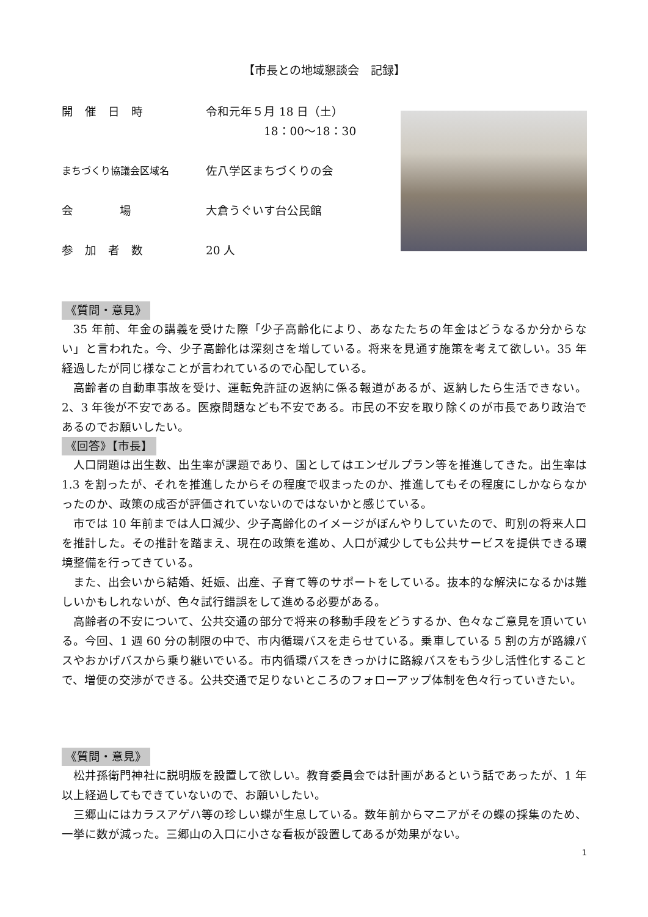【市長との地域懇談会　記録】
開　催　日　時 令和元年５月 18 日（土）
　　　　　18：00～18：30
まちづくり協議会区域名
佐八学区まちづくりの会
会　　　　場 大倉うぐいす台公民館
参　加　者　数 20 人
《質問・意見》
35 年前、年金の講義を受けた際「少子高齢化により、あなたたちの年金はどうなるか分からない」と言われた。今、少子高齢化は深刻さを増している。将来を見通す施策を考えて欲しい。35 年経過したが同じ様なことが言われているので心配している。
高齢者の自動車事故を受け、運転免許証の返納に係る報道があるが、返納したら生活できない。2、3 年後が不安である。医療問題なども不安である。市民の不安を取り除くのが市長であり政治であるのでお願いしたい。
《回答》【市長】
人口問題は出生数、出生率が課題であり、国としてはエンゼルプラン等を推進してきた。出生率は 1.3 を割ったが、それを推進したからその程度で収まったのか、推進してもその程度にしかならなかったのか、政策の成否が評価されていないのではないかと感じている。
市では 10 年前までは人口減少、少子高齢化のイメージがぼんやりしていたので、町別の将来人口を推計した。その推計を踏まえ、現在の政策を進め、人口が減少しても公共サービスを提供できる環境整備を行ってきている。
また、出会いから結婚、妊娠、出産、子育て等のサポートをしている。抜本的な解決になるかは難しいかもしれないが、色々試行錯誤をして進める必要がある。
高齢者の不安について、公共交通の部分で将来の移動手段をどうするか、色々なご意見を頂いている。今回、1 週 60 分の制限の中で、市内循環バスを走らせている。乗車している 5 割の方が路線バスやおかげバスから乗り継いでいる。市内循環バスをきっかけに路線バスをもう少し活性化することで、増便の交渉ができる。公共交通で足りないところのフォローアップ体制を色々行っていきたい。
《質問・意見》
松井孫衛門神社に説明版を設置して欲しい。教育委員会では計画があるという話であったが、1 年以上経過してもできていないので、お願いしたい。
三郷山にはカラスアゲハ等の珍しい蝶が生息している。数年前からマニアがその蝶の採集のため、一挙に数が減った。三郷山の入口に小さな看板が設置してあるが効果がない。
1